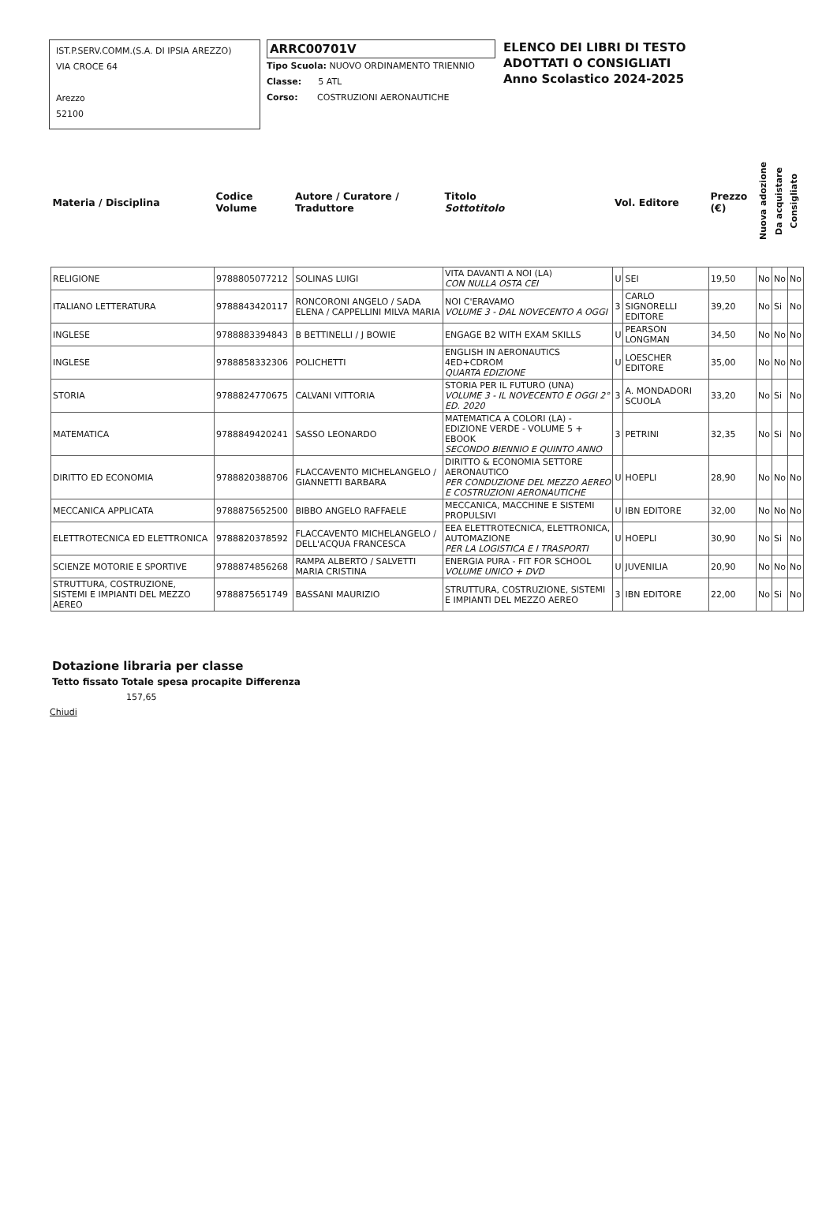IST.P.SERV.COMM.(S.A. DI IPSIA AREZZO)
VIA CROCE 64
Arezzo
52100
ARRC00701V
Tipo Scuola: NUOVO ORDINAMENTO TRIENNIO
Classe: 5 ATL
Corso: COSTRUZIONI AERONAUTICHE
ELENCO DEI LIBRI DI TESTO
ADOTTATI O CONSIGLIATI
Anno Scolastico 2024-2025
| Materia / Disciplina | Codice Volume | Autore / Curatore / Traduttore | Titolo Sottotitolo | Vol. Editore | | Prezzo (€) | Nuova adozione | Da acquistare | Consigliato |
| --- | --- | --- | --- | --- | --- | --- | --- | --- | --- |
| RELIGIONE | 9788805077212 | SOLINAS LUIGI | VITA DAVANTI A NOI (LA) CON NULLA OSTA CEI | U | SEI | 19,50 | No | No | No |
| ITALIANO LETTERATURA | 9788843420117 | RONCORONI ANGELO / SADA ELENA / CAPPELLINI MILVA MARIA | NOI C'ERAVAMO VOLUME 3 - DAL NOVECENTO A OGGI | 3 | CARLO SIGNORELLI EDITORE | 39,20 | No | Si | No |
| INGLESE | 9788883394843 | B BETTINELLI / J BOWIE | ENGAGE B2 WITH EXAM SKILLS | U | PEARSON LONGMAN | 34,50 | No | No | No |
| INGLESE | 9788858332306 | POLICHETTI | ENGLISH IN AERONAUTICS 4ED+CDROM QUARTA EDIZIONE | U | LOESCHER EDITORE | 35,00 | No | No | No |
| STORIA | 9788824770675 | CALVANI VITTORIA | STORIA PER IL FUTURO (UNA) VOLUME 3 - IL NOVECENTO E OGGI 2° ED. 2020 | 3 | A. MONDADORI SCUOLA | 33,20 | No | Si | No |
| MATEMATICA | 9788849420241 | SASSO LEONARDO | MATEMATICA A COLORI (LA) - EDIZIONE VERDE - VOLUME 5 + EBOOK SECONDO BIENNIO E QUINTO ANNO | 3 | PETRINI | 32,35 | No | Si | No |
| DIRITTO ED ECONOMIA | 9788820388706 | FLACCAVENTO MICHELANGELO / GIANNETTI BARBARA | DIRITTO & ECONOMIA SETTORE AERONAUTICO PER CONDUZIONE DEL MEZZO AEREO E COSTRUZIONI AERONAUTICHE | U | HOEPLI | 28,90 | No | No | No |
| MECCANICA APPLICATA | 9788875652500 | BIBBO ANGELO RAFFAELE | MECCANICA, MACCHINE E SISTEMI PROPULSIVI | U | IBN EDITORE | 32,00 | No | No | No |
| ELETTROTECNICA ED ELETTRONICA | 9788820378592 | FLACCAVENTO MICHELANGELO / DELL'ACQUA FRANCESCA | EEA ELETTROTECNICA, ELETTRONICA, AUTOMAZIONE PER LA LOGISTICA E I TRASPORTI | U | HOEPLI | 30,90 | No | Si | No |
| SCIENZE MOTORIE E SPORTIVE | 9788874856268 | RAMPA ALBERTO / SALVETTI MARIA CRISTINA | ENERGIA PURA - FIT FOR SCHOOL VOLUME UNICO + DVD | U | JUVENILIA | 20,90 | No | No | No |
| STRUTTURA, COSTRUZIONE, SISTEMI E IMPIANTI DEL MEZZO AEREO | 9788875651749 | BASSANI MAURIZIO | STRUTTURA, COSTRUZIONE, SISTEMI E IMPIANTI DEL MEZZO AEREO | 3 | IBN EDITORE | 22,00 | No | Si | No |
Dotazione libraria per classe
Tetto fissato Totale spesa procapite Differenza
157,65
Chiudi